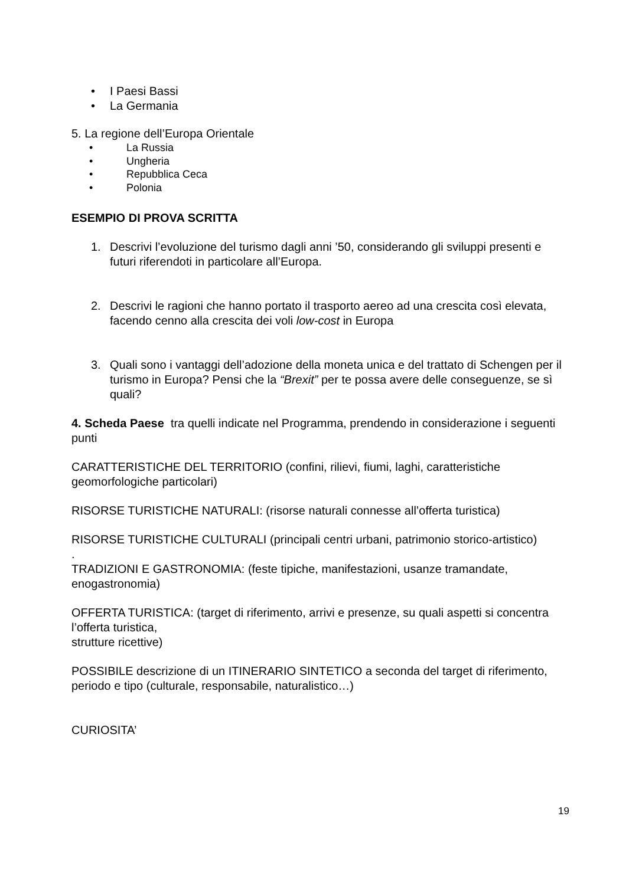• I Paesi Bassi
• La Germania
5. La regione dell’Europa Orientale
• La Russia
• Ungheria
• Repubblica Ceca
• Polonia
ESEMPIO DI PROVA SCRITTA
1. Descrivi l’evoluzione del turismo dagli anni ’50, considerando gli sviluppi presenti e futuri riferendoti in particolare all’Europa.
2. Descrivi le ragioni che hanno portato il trasporto aereo ad una crescita così elevata, facendo cenno alla crescita dei voli low-cost in Europa
3. Quali sono i vantaggi dell’adozione della moneta unica e del trattato di Schengen per il turismo in Europa? Pensi che la “Brexit” per te possa avere delle conseguenze, se sì quali?
4. Scheda Paese tra quelli indicate nel Programma, prendendo in considerazione i seguenti punti
CARATTERISTICHE DEL TERRITORIO (confini, rilievi, fiumi, laghi, caratteristiche geomorfologiche particolari)
RISORSE TURISTICHE NATURALI: (risorse naturali connesse all’offerta turistica)
RISORSE TURISTICHE CULTURALI (principali centri urbani, patrimonio storico-artistico)
.
TRADIZIONI E GASTRONOMIA: (feste tipiche, manifestazioni, usanze tramandate, enogastronomia)
OFFERTA TURISTICA: (target di riferimento, arrivi e presenze, su quali aspetti si concentra l’offerta turistica,
strutture ricettive)
POSSIBILE descrizione di un ITINERARIO SINTETICO a seconda del target di riferimento, periodo e tipo (culturale, responsabile, naturalistico…)
CURIOSITA’
19